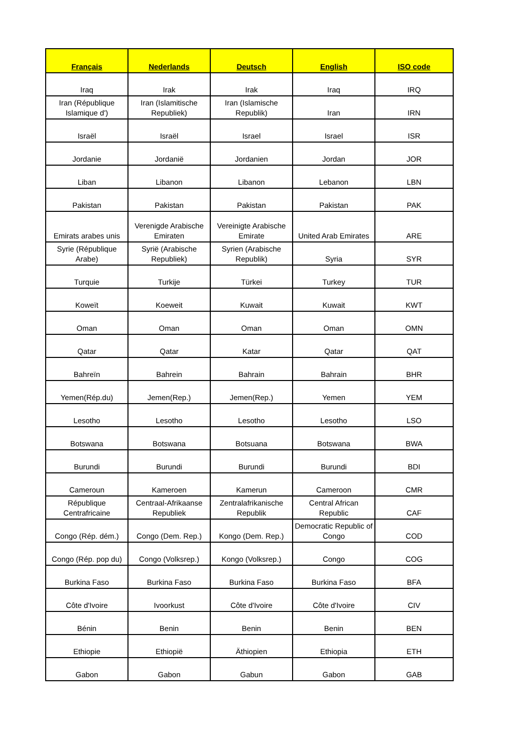| Français | Nederlands | Deutsch | English | ISO code |
| --- | --- | --- | --- | --- |
| Iraq | Irak | Irak | Iraq | IRQ |
| Iran (République Islamique d') | Iran (Islamitische Republiek) | Iran (Islamische Republik) | Iran | IRN |
| Israël | Israël | Israel | Israel | ISR |
| Jordanie | Jordanië | Jordanien | Jordan | JOR |
| Liban | Libanon | Libanon | Lebanon | LBN |
| Pakistan | Pakistan | Pakistan | Pakistan | PAK |
| Emirats arabes unis | Verenigde Arabische Emiraten | Vereinigte Arabische Emirate | United Arab Emirates | ARE |
| Syrie (République Arabe) | Syrië (Arabische Republiek) | Syrien (Arabische Republik) | Syria | SYR |
| Turquie | Turkije | Türkei | Turkey | TUR |
| Koweït | Koeweit | Kuwait | Kuwait | KWT |
| Oman | Oman | Oman | Oman | OMN |
| Qatar | Qatar | Katar | Qatar | QAT |
| Bahreïn | Bahrein | Bahrain | Bahrain | BHR |
| Yemen(Rép.du) | Jemen(Rep.) | Jemen(Rep.) | Yemen | YEM |
| Lesotho | Lesotho | Lesotho | Lesotho | LSO |
| Botswana | Botswana | Botsuana | Botswana | BWA |
| Burundi | Burundi | Burundi | Burundi | BDI |
| Cameroun | Kameroen | Kamerun | Cameroon | CMR |
| République Centrafricaine | Centraal-Afrikaanse Republiek | Zentralafrikanische Republik | Central African Republic | CAF |
| Congo (Rép. dém.) | Congo (Dem. Rep.) | Kongo (Dem. Rep.) | Democratic Republic of Congo | COD |
| Congo (Rép. pop du) | Congo (Volksrep.) | Kongo (Volksrep.) | Congo | COG |
| Burkina Faso | Burkina Faso | Burkina Faso | Burkina Faso | BFA |
| Côte d'Ivoire | Ivoorkust | Côte d'Ivoire | Côte d'Ivoire | CIV |
| Bénin | Benin | Benin | Benin | BEN |
| Ethiopie | Ethiopië | Äthiopien | Ethiopia | ETH |
| Gabon | Gabon | Gabun | Gabon | GAB |